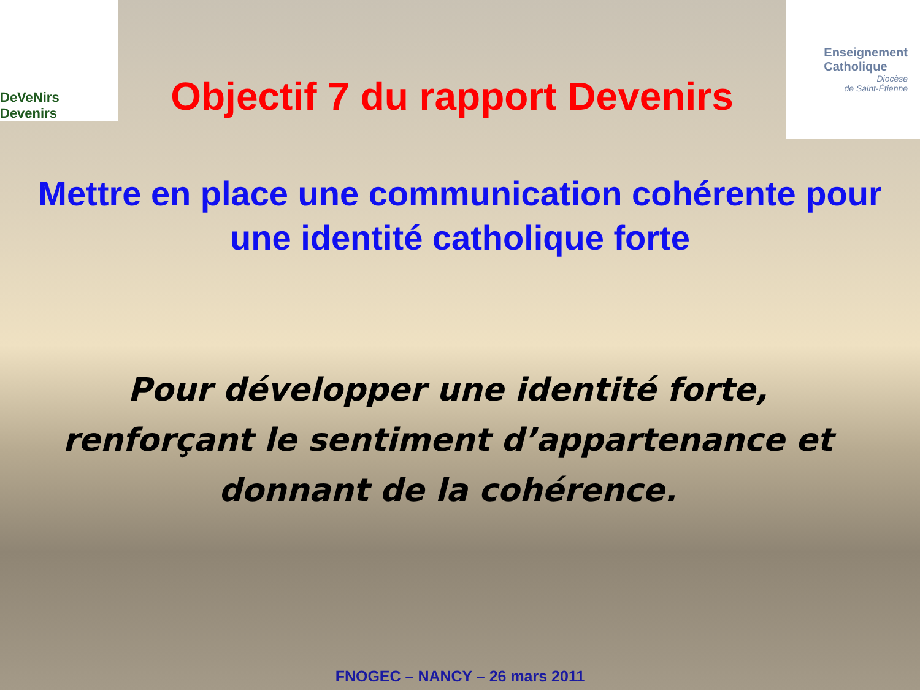DeVeNirs Devenirs
Objectif 7 du rapport Devenirs
Enseignement
Catholique
Diocèse
de Saint-Étienne
Mettre en place une communication cohérente pour une identité catholique forte
Pour développer une identité forte, renforçant le sentiment d’appartenance et donnant de la cohérence.
FNOGEC – NANCY – 26 mars 2011